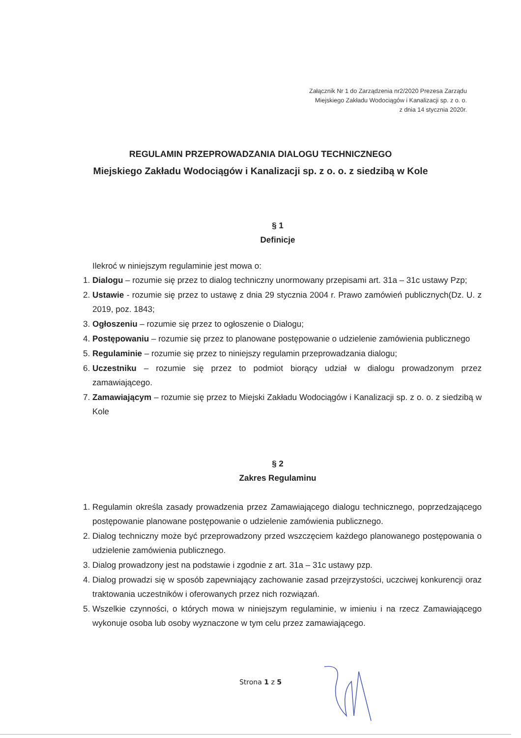Załącznik Nr 1 do Zarządzenia nr2/2020 Prezesa Zarządu
Miejskiego Zakładu Wodociągów i Kanalizacji sp. z o. o.
z dnia 14 stycznia 2020r.
REGULAMIN PRZEPROWADZANIA DIALOGU TECHNICZNEGO
Miejskiego Zakładu Wodociągów i Kanalizacji sp. z o. o. z siedzibą w Kole
§ 1
Definicje
Ilekroć w niniejszym regulaminie jest mowa o:
1. Dialogu – rozumie się przez to dialog techniczny unormowany przepisami art. 31a – 31c ustawy Pzp;
2. Ustawie - rozumie się przez to ustawę z dnia 29 stycznia 2004 r. Prawo zamówień publicznych(Dz. U. z 2019, poz. 1843;
3. Ogłoszeniu – rozumie się przez to ogłoszenie o Dialogu;
4. Postępowaniu – rozumie się przez to planowane postępowanie o udzielenie zamówienia publicznego
5. Regulaminie – rozumie się przez to niniejszy regulamin przeprowadzania dialogu;
6. Uczestniku – rozumie się przez to podmiot biorący udział w dialogu prowadzonym przez zamawiającego.
7. Zamawiającym – rozumie się przez to Miejski Zakładu Wodociągów i Kanalizacji sp. z o. o. z siedzibą w Kole
§ 2
Zakres Regulaminu
1. Regulamin określa zasady prowadzenia przez Zamawiającego dialogu technicznego, poprzedzającego postępowanie planowane postępowanie o udzielenie zamówienia publicznego.
2. Dialog techniczny może być przeprowadzony przed wszczęciem każdego planowanego postępowania o udzielenie zamówienia publicznego.
3. Dialog prowadzony jest na podstawie i zgodnie z art. 31a – 31c ustawy pzp.
4. Dialog prowadzi się w sposób zapewniający zachowanie zasad przejrzystości, uczciwej konkurencji oraz traktowania uczestników i oferowanych przez nich rozwiązań.
5. Wszelkie czynności, o których mowa w niniejszym regulaminie, w imieniu i na rzecz Zamawiającego wykonuje osoba lub osoby wyznaczone w tym celu przez zamawiającego.
Strona 1 z 5